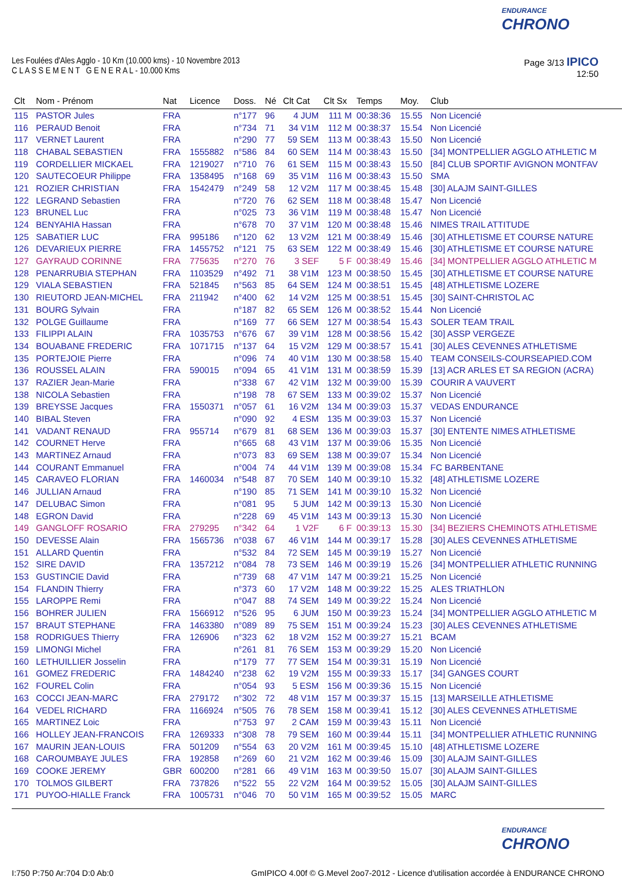ENDURANCE
CHRONO
Les Foulées d'Ales Agglo - 10 Km (10.000 kms) - 10 Novembre 2013
C L A S S E M E N T G E N E R A L - 10.000 Kms
Page 3/13 IPICO
12:50
| Clt | Nom - Prénom | Nat | Licence | Doss. | Né | Clt Cat | Clt Sx | Temps | Moy. | Club |
| --- | --- | --- | --- | --- | --- | --- | --- | --- | --- | --- |
| 115 | PASTOR Jules | FRA | | n°177 | 96 | 4 JUM | 111 M | 00:38:36 | 15.55 | Non Licencié |
| 116 | PERAUD Benoit | FRA | | n°734 | 71 | 34 V1M | 112 M | 00:38:37 | 15.54 | Non Licencié |
| 117 | VERNET Laurent | FRA | | n°290 | 77 | 59 SEM | 113 M | 00:38:43 | 15.50 | Non Licencié |
| 118 | CHABAL SEBASTIEN | FRA | 1555882 | n°586 | 84 | 60 SEM | 114 M | 00:38:43 | 15.50 | [34] MONTPELLIER AGGLO ATHLETIC M |
| 119 | CORDELLIER MICKAEL | FRA | 1219027 | n°710 | 76 | 61 SEM | 115 M | 00:38:43 | 15.50 | [84] CLUB SPORTIF AVIGNON MONTFAV |
| 120 | SAUTECOEUR Philippe | FRA | 1358495 | n°168 | 69 | 35 V1M | 116 M | 00:38:43 | 15.50 | SMA |
| 121 | ROZIER CHRISTIAN | FRA | 1542479 | n°249 | 58 | 12 V2M | 117 M | 00:38:45 | 15.48 | [30] ALAJM SAINT-GILLES |
| 122 | LEGRAND Sebastien | FRA | | n°720 | 76 | 62 SEM | 118 M | 00:38:48 | 15.47 | Non Licencié |
| 123 | BRUNEL Luc | FRA | | n°025 | 73 | 36 V1M | 119 M | 00:38:48 | 15.47 | Non Licencié |
| 124 | BENYAHIA Hassan | FRA | | n°678 | 70 | 37 V1M | 120 M | 00:38:48 | 15.46 | NIMES TRAIL ATTITUDE |
| 125 | SABATIER LUC | FRA | 995186 | n°120 | 62 | 13 V2M | 121 M | 00:38:49 | 15.46 | [30] ATHLETISME ET COURSE NATURE |
| 126 | DEVARIEUX PIERRE | FRA | 1455752 | n°121 | 75 | 63 SEM | 122 M | 00:38:49 | 15.46 | [30] ATHLETISME ET COURSE NATURE |
| 127 | GAYRAUD CORINNE | FRA | 775635 | n°270 | 76 | 3 SEF | 5 F | 00:38:49 | 15.46 | [34] MONTPELLIER AGGLO ATHLETIC M |
| 128 | PENARRUBIA STEPHAN | FRA | 1103529 | n°492 | 71 | 38 V1M | 123 M | 00:38:50 | 15.45 | [30] ATHLETISME ET COURSE NATURE |
| 129 | VIALA SEBASTIEN | FRA | 521845 | n°563 | 85 | 64 SEM | 124 M | 00:38:51 | 15.45 | [48] ATHLETISME LOZERE |
| 130 | RIEUTORD JEAN-MICHEL | FRA | 211942 | n°400 | 62 | 14 V2M | 125 M | 00:38:51 | 15.45 | [30] SAINT-CHRISTOL AC |
| 131 | BOURG Sylvain | FRA | | n°187 | 82 | 65 SEM | 126 M | 00:38:52 | 15.44 | Non Licencié |
| 132 | POLGE Guillaume | FRA | | n°169 | 77 | 66 SEM | 127 M | 00:38:54 | 15.43 | SOLER TEAM TRAIL |
| 133 | FILIPPI ALAIN | FRA | 1035753 | n°676 | 67 | 39 V1M | 128 M | 00:38:56 | 15.42 | [30] ASSP VERGEZE |
| 134 | BOUABANE FREDERIC | FRA | 1071715 | n°137 | 64 | 15 V2M | 129 M | 00:38:57 | 15.41 | [30] ALES CEVENNES ATHLETISME |
| 135 | PORTEJOIE Pierre | FRA | | n°096 | 74 | 40 V1M | 130 M | 00:38:58 | 15.40 | TEAM CONSEILS-COURSEAPIED.COM |
| 136 | ROUSSEL ALAIN | FRA | 590015 | n°094 | 65 | 41 V1M | 131 M | 00:38:59 | 15.39 | [13] ACR ARLES ET SA REGION (ACRA) |
| 137 | RAZIER Jean-Marie | FRA | | n°338 | 67 | 42 V1M | 132 M | 00:39:00 | 15.39 | COURIR A VAUVERT |
| 138 | NICOLA Sebastien | FRA | | n°198 | 78 | 67 SEM | 133 M | 00:39:02 | 15.37 | Non Licencié |
| 139 | BREYSSE Jacques | FRA | 1550371 | n°057 | 61 | 16 V2M | 134 M | 00:39:03 | 15.37 | VEDAS ENDURANCE |
| 140 | BIBAL Steven | FRA | | n°090 | 92 | 4 ESM | 135 M | 00:39:03 | 15.37 | Non Licencié |
| 141 | VADANT RENAUD | FRA | 955714 | n°679 | 81 | 68 SEM | 136 M | 00:39:03 | 15.37 | [30] ENTENTE NIMES ATHLETISME |
| 142 | COURNET Herve | FRA | | n°665 | 68 | 43 V1M | 137 M | 00:39:06 | 15.35 | Non Licencié |
| 143 | MARTINEZ Arnaud | FRA | | n°073 | 83 | 69 SEM | 138 M | 00:39:07 | 15.34 | Non Licencié |
| 144 | COURANT Emmanuel | FRA | | n°004 | 74 | 44 V1M | 139 M | 00:39:08 | 15.34 | FC BARBENTANE |
| 145 | CARAVEO FLORIAN | FRA | 1460034 | n°548 | 87 | 70 SEM | 140 M | 00:39:10 | 15.32 | [48] ATHLETISME LOZERE |
| 146 | JULLIAN Arnaud | FRA | | n°190 | 85 | 71 SEM | 141 M | 00:39:10 | 15.32 | Non Licencié |
| 147 | DELUBAC Simon | FRA | | n°081 | 95 | 5 JUM | 142 M | 00:39:13 | 15.30 | Non Licencié |
| 148 | EGRON David | FRA | | n°228 | 69 | 45 V1M | 143 M | 00:39:13 | 15.30 | Non Licencié |
| 149 | GANGLOFF ROSARIO | FRA | 279295 | n°342 | 64 | 1 V2F | 6 F | 00:39:13 | 15.30 | [34] BEZIERS CHEMINOTS ATHLETISME |
| 150 | DEVESSE Alain | FRA | 1565736 | n°038 | 67 | 46 V1M | 144 M | 00:39:17 | 15.28 | [30] ALES CEVENNES ATHLETISME |
| 151 | ALLARD Quentin | FRA | | n°532 | 84 | 72 SEM | 145 M | 00:39:19 | 15.27 | Non Licencié |
| 152 | SIRE DAVID | FRA | 1357212 | n°084 | 78 | 73 SEM | 146 M | 00:39:19 | 15.26 | [34] MONTPELLIER ATHLETIC RUNNING |
| 153 | GUSTINCIE David | FRA | | n°739 | 68 | 47 V1M | 147 M | 00:39:21 | 15.25 | Non Licencié |
| 154 | FLANDIN Thierry | FRA | | n°373 | 60 | 17 V2M | 148 M | 00:39:22 | 15.25 | ALES TRIATHLON |
| 155 | LAROPPE Remi | FRA | | n°047 | 88 | 74 SEM | 149 M | 00:39:22 | 15.24 | Non Licencié |
| 156 | BOHRER JULIEN | FRA | 1566912 | n°526 | 95 | 6 JUM | 150 M | 00:39:23 | 15.24 | [34] MONTPELLIER AGGLO ATHLETIC M |
| 157 | BRAUT STEPHANE | FRA | 1463380 | n°089 | 89 | 75 SEM | 151 M | 00:39:24 | 15.23 | [30] ALES CEVENNES ATHLETISME |
| 158 | RODRIGUES Thierry | FRA | 126906 | n°323 | 62 | 18 V2M | 152 M | 00:39:27 | 15.21 | BCAM |
| 159 | LIMONGI Michel | FRA | | n°261 | 81 | 76 SEM | 153 M | 00:39:29 | 15.20 | Non Licencié |
| 160 | LETHUILLIER Josselin | FRA | | n°179 | 77 | 77 SEM | 154 M | 00:39:31 | 15.19 | Non Licencié |
| 161 | GOMEZ FREDERIC | FRA | 1484240 | n°238 | 62 | 19 V2M | 155 M | 00:39:33 | 15.17 | [34] GANGES COURT |
| 162 | FOUREL Colin | FRA | | n°054 | 93 | 5 ESM | 156 M | 00:39:36 | 15.15 | Non Licencié |
| 163 | COCCI JEAN-MARC | FRA | 279172 | n°302 | 72 | 48 V1M | 157 M | 00:39:37 | 15.15 | [13] MARSEILLE ATHLETISME |
| 164 | VEDEL RICHARD | FRA | 1166924 | n°505 | 76 | 78 SEM | 158 M | 00:39:41 | 15.12 | [30] ALES CEVENNES ATHLETISME |
| 165 | MARTINEZ Loic | FRA | | n°753 | 97 | 2 CAM | 159 M | 00:39:43 | 15.11 | Non Licencié |
| 166 | HOLLEY JEAN-FRANCOIS | FRA | 1269333 | n°308 | 78 | 79 SEM | 160 M | 00:39:44 | 15.11 | [34] MONTPELLIER ATHLETIC RUNNING |
| 167 | MAURIN JEAN-LOUIS | FRA | 501209 | n°554 | 63 | 20 V2M | 161 M | 00:39:45 | 15.10 | [48] ATHLETISME LOZERE |
| 168 | CAROUMBAYE JULES | FRA | 192858 | n°269 | 60 | 21 V2M | 162 M | 00:39:46 | 15.09 | [30] ALAJM SAINT-GILLES |
| 169 | COOKE JEREMY | GBR | 600200 | n°281 | 66 | 49 V1M | 163 M | 00:39:50 | 15.07 | [30] ALAJM SAINT-GILLES |
| 170 | TOLMOS GILBERT | FRA | 737826 | n°522 | 55 | 22 V2M | 164 M | 00:39:52 | 15.05 | [30] ALAJM SAINT-GILLES |
| 171 | PUYOO-HIALLE Franck | FRA | 1005731 | n°046 | 70 | 50 V1M | 165 M | 00:39:52 | 15.05 | MARC |
ENDURANCE
CHRONO
I:750 P:750 Ar:704 D:0 Ab:0 GmIPICO 4.00f © G.Mevel 2oo7-2012 - Licence d'utilisation accordée à ENDURANCE CHRONO